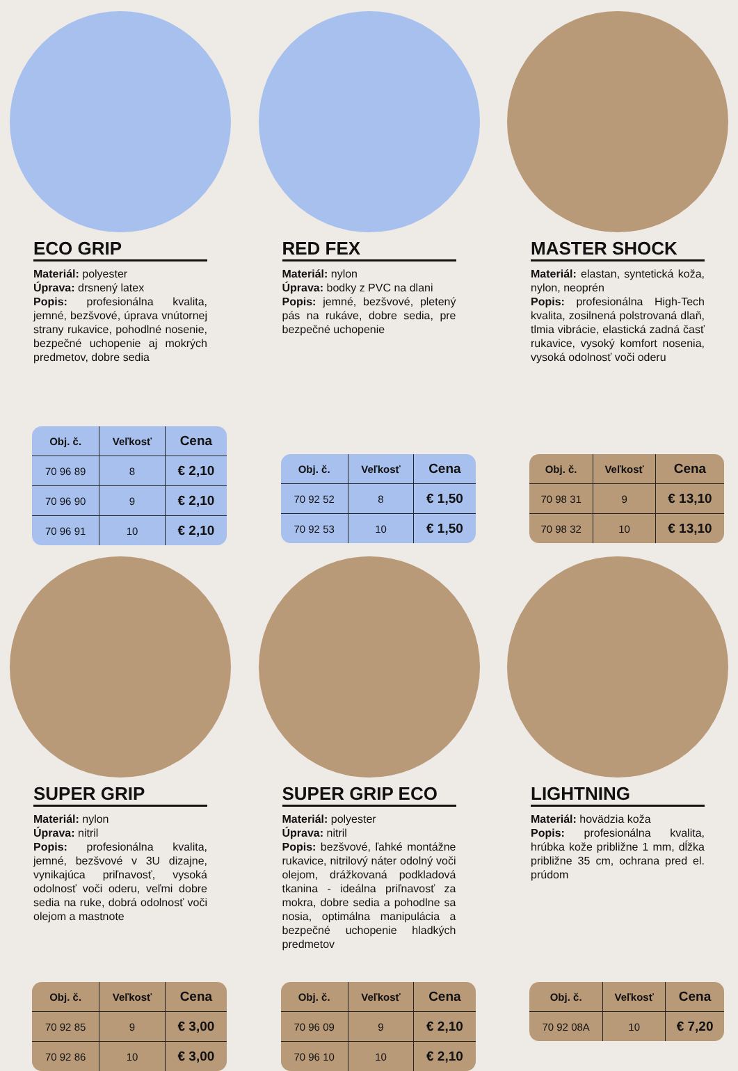ECO GRIP
Materiál: polyester
Úprava: drsnený latex
Popis: profesionálna kvalita, jemné, bezšvové, úprava vnútornej strany rukavice, pohodlné nosenie, bezpečné uchopenie aj mokrých predmetov, dobre sedia
| Obj. č. | Veľkosť | Cena |
| --- | --- | --- |
| 70 96 89 | 8 | € 2,10 |
| 70 96 90 | 9 | € 2,10 |
| 70 96 91 | 10 | € 2,10 |
RED FEX
Materiál: nylon
Úprava: bodky z PVC na dlani
Popis: jemné, bezšvové, pletený pás na rukáve, dobre sedia, pre bezpečné uchopenie
| Obj. č. | Veľkosť | Cena |
| --- | --- | --- |
| 70 92 52 | 8 | € 1,50 |
| 70 92 53 | 10 | € 1,50 |
MASTER SHOCK
Materiál: elastan, syntetická koža, nylon, neoprén
Popis: profesionálna High-Tech kvalita, zosilnená polstrovaná dlaň, tlmia vibrácie, elastická zadná časť rukavice, vysoký komfort nosenia, vysoká odolnosť voči oderu
| Obj. č. | Veľkosť | Cena |
| --- | --- | --- |
| 70 98 31 | 9 | € 13,10 |
| 70 98 32 | 10 | € 13,10 |
SUPER GRIP
Materiál: nylon
Úprava: nitril
Popis: profesionálna kvalita, jemné, bezšvové v 3U dizajne, vynikajúca priľnavosť, vysoká odolnosť voči oderu, veľmi dobre sedia na ruke, dobrá odolnosť voči olejom a mastnote
| Obj. č. | Veľkosť | Cena |
| --- | --- | --- |
| 70 92 85 | 9 | € 3,00 |
| 70 92 86 | 10 | € 3,00 |
SUPER GRIP ECO
Materiál: polyester
Úprava: nitril
Popis: bezšvové, ľahké montážne rukavice, nitrilový náter odolný voči olejom, drážkovaná podkladová tkanina - ideálna priľnavosť za mokra, dobre sedia a pohodlne sa nosia, optimálna manipulácia a bezpečné uchopenie hladkých predmetov
| Obj. č. | Veľkosť | Cena |
| --- | --- | --- |
| 70 96 09 | 9 | € 2,10 |
| 70 96 10 | 10 | € 2,10 |
LIGHTNING
Materiál: hovädzia koža
Popis: profesionálna kvalita, hrúbka kože približne 1 mm, dĺžka približne 35 cm, ochrana pred el. prúdom
| Obj. č. | Veľkosť | Cena |
| --- | --- | --- |
| 70 92 08A | 10 | € 7,20 |